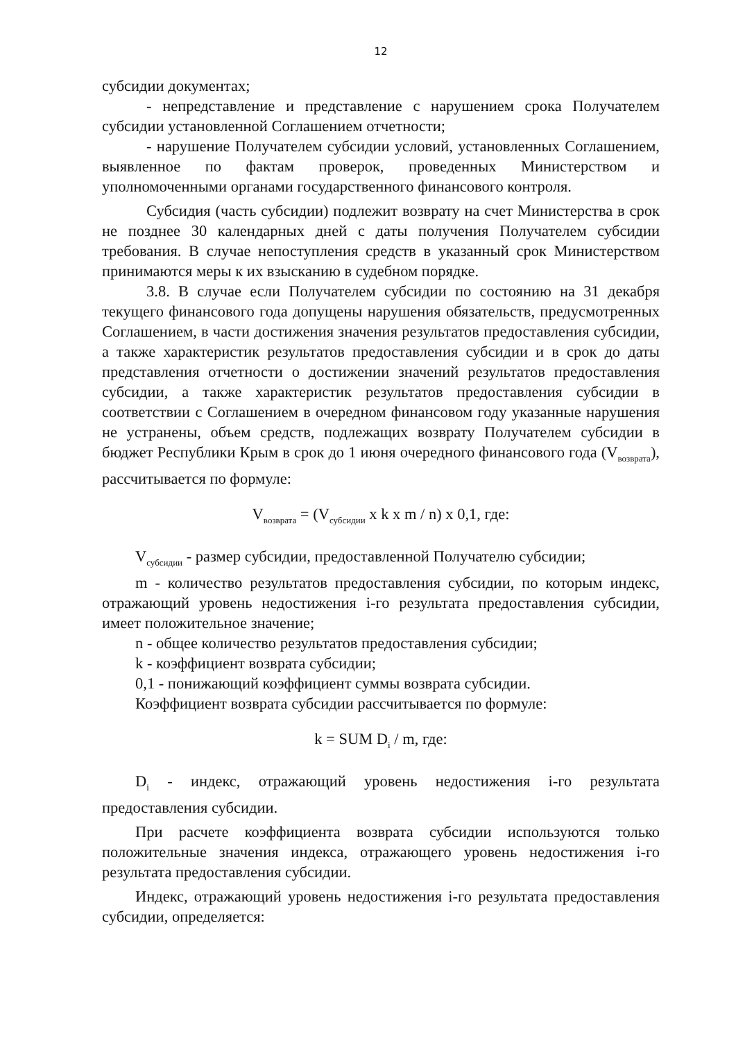12
субсидии документах;
- непредставление и представление с нарушением срока Получателем субсидии установленной Соглашением отчетности;
- нарушение Получателем субсидии условий, установленных Соглашением, выявленное по фактам проверок, проведенных Министерством и уполномоченными органами государственного финансового контроля.
Субсидия (часть субсидии) подлежит возврату на счет Министерства в срок не позднее 30 календарных дней с даты получения Получателем субсидии требования. В случае непоступления средств в указанный срок Министерством принимаются меры к их взысканию в судебном порядке.
3.8. В случае если Получателем субсидии по состоянию на 31 декабря текущего финансового года допущены нарушения обязательств, предусмотренных Соглашением, в части достижения значения результатов предоставления субсидии, а также характеристик результатов предоставления субсидии и в срок до даты представления отчетности о достижении значений результатов предоставления субсидии, а также характеристик результатов предоставления субсидии в соответствии с Соглашением в очередном финансовом году указанные нарушения не устранены, объем средств, подлежащих возврату Получателем субсидии в бюджет Республики Крым в срок до 1 июня очередного финансового года (V<sub>возврата</sub>), рассчитывается по формуле:
V<sub>возврата</sub> = (V<sub>субсидии</sub> x k x m / n) x 0,1, где:
V<sub>субсидии</sub> - размер субсидии, предоставленной Получателю субсидии;
m - количество результатов предоставления субсидии, по которым индекс, отражающий уровень недостижения i-го результата предоставления субсидии, имеет положительное значение;
n - общее количество результатов предоставления субсидии;
k - коэффициент возврата субсидии;
0,1 - понижающий коэффициент суммы возврата субсидии.
Коэффициент возврата субсидии рассчитывается по формуле:
k = SUM D<sub>i</sub> / m, где:
D<sub>i</sub> - индекс, отражающий уровень недостижения i-го результата предоставления субсидии.
При расчете коэффициента возврата субсидии используются только положительные значения индекса, отражающего уровень недостижения i-го результата предоставления субсидии.
Индекс, отражающий уровень недостижения i-го результата предоставления субсидии, определяется: